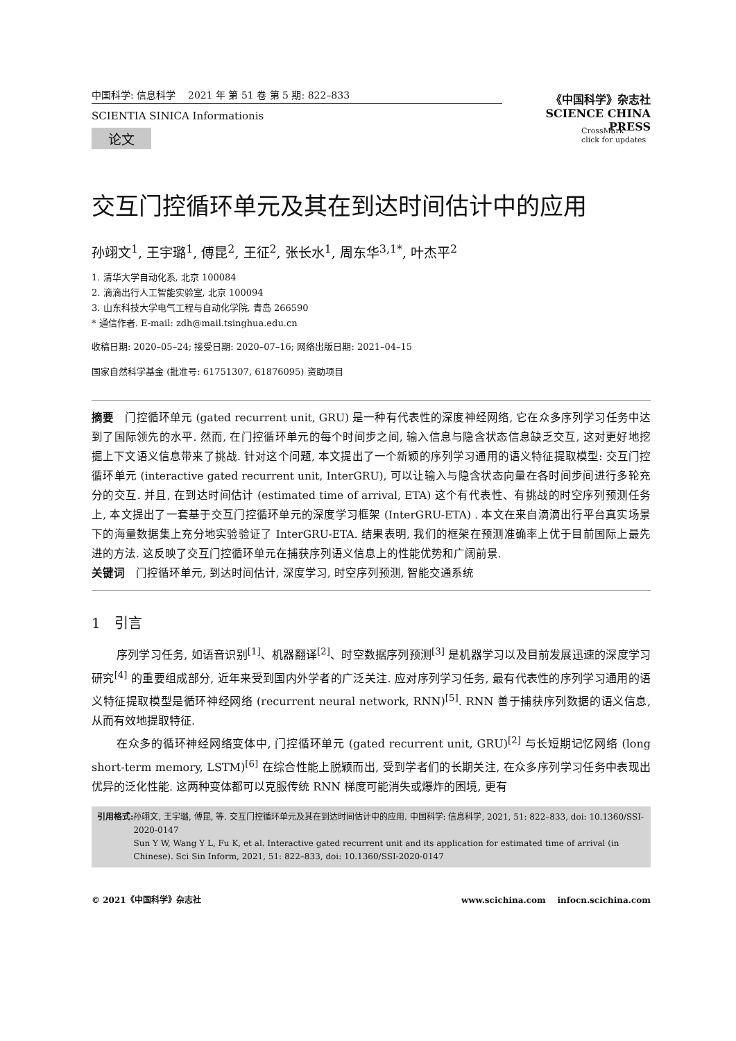中国科学: 信息科学 2021 年 第 51 卷 第 5 期: 822–833
SCIENTIA SINICA Informationis
论文
《中国科学》杂志社
SCIENCE CHINA PRESS
CrossMark
click for updates
交互门控循环单元及其在到达时间估计中的应用
孙翊文<sup>1</sup>, 王宇璐<sup>1</sup>, 傅昆<sup>2</sup>, 王征<sup>2</sup>, 张长水<sup>1</sup>, 周东华<sup>3,1*</sup>, 叶杰平<sup>2</sup>
1. 清华大学自动化系, 北京 100084
2. 滴滴出行人工智能实验室, 北京 100094
3. 山东科技大学电气工程与自动化学院, 青岛 266590
* 通信作者. E-mail: zdh@mail.tsinghua.edu.cn
收稿日期: 2020–05–24; 接受日期: 2020–07–16; 网络出版日期: 2021–04–15
国家自然科学基金 (批准号: 61751307, 61876095) 资助项目
摘要　门控循环单元 (gated recurrent unit, GRU) 是一种有代表性的深度神经网络, 它在众多序列学习任务中达到了国际领先的水平. 然而, 在门控循环单元的每个时间步之间, 输入信息与隐含状态信息缺乏交互, 这对更好地挖掘上下文语义信息带来了挑战. 针对这个问题, 本文提出了一个新颖的序列学习通用的语义特征提取模型: 交互门控循环单元 (interactive gated recurrent unit, InterGRU), 可以让输入与隐含状态向量在各时间步间进行多轮充分的交互. 并且, 在到达时间估计 (estimated time of arrival, ETA) 这个有代表性、有挑战的时空序列预测任务上, 本文提出了一套基于交互门控循环单元的深度学习框架 (InterGRU-ETA) . 本文在来自滴滴出行平台真实场景下的海量数据集上充分地实验验证了 InterGRU-ETA. 结果表明, 我们的框架在预测准确率上优于目前国际上最先进的方法. 这反映了交互门控循环单元在捕获序列语义信息上的性能优势和广阔前景.
关键词　门控循环单元, 到达时间估计, 深度学习, 时空序列预测, 智能交通系统
1　引言
序列学习任务, 如语音识别<sup>[1]</sup>、机器翻译<sup>[2]</sup>、时空数据序列预测<sup>[3]</sup> 是机器学习以及目前发展迅速的深度学习研究<sup>[4]</sup> 的重要组成部分, 近年来受到国内外学者的广泛关注. 应对序列学习任务, 最有代表性的序列学习通用的语义特征提取模型是循环神经网络 (recurrent neural network, RNN)<sup>[5]</sup>. RNN 善于捕获序列数据的语义信息, 从而有效地提取特征.
在众多的循环神经网络变体中, 门控循环单元 (gated recurrent unit, GRU)<sup>[2]</sup> 与长短期记忆网络 (long short-term memory, LSTM)<sup>[6]</sup> 在综合性能上脱颖而出, 受到学者们的长期关注, 在众多序列学习任务中表现出优异的泛化性能. 这两种变体都可以克服传统 RNN 梯度可能消失或爆炸的困境, 更有
引用格式: 孙翊文, 王宇璐, 傅昆, 等. 交互门控循环单元及其在到达时间估计中的应用. 中国科学: 信息科学, 2021, 51: 822–833, doi: 10.1360/SSI-2020-0147
Sun Y W, Wang Y L, Fu K, et al. Interactive gated recurrent unit and its application for estimated time of arrival (in Chinese). Sci Sin Inform, 2021, 51: 822–833, doi: 10.1360/SSI-2020-0147
© 2021《中国科学》杂志社 www.scichina.com infocn.scichina.com